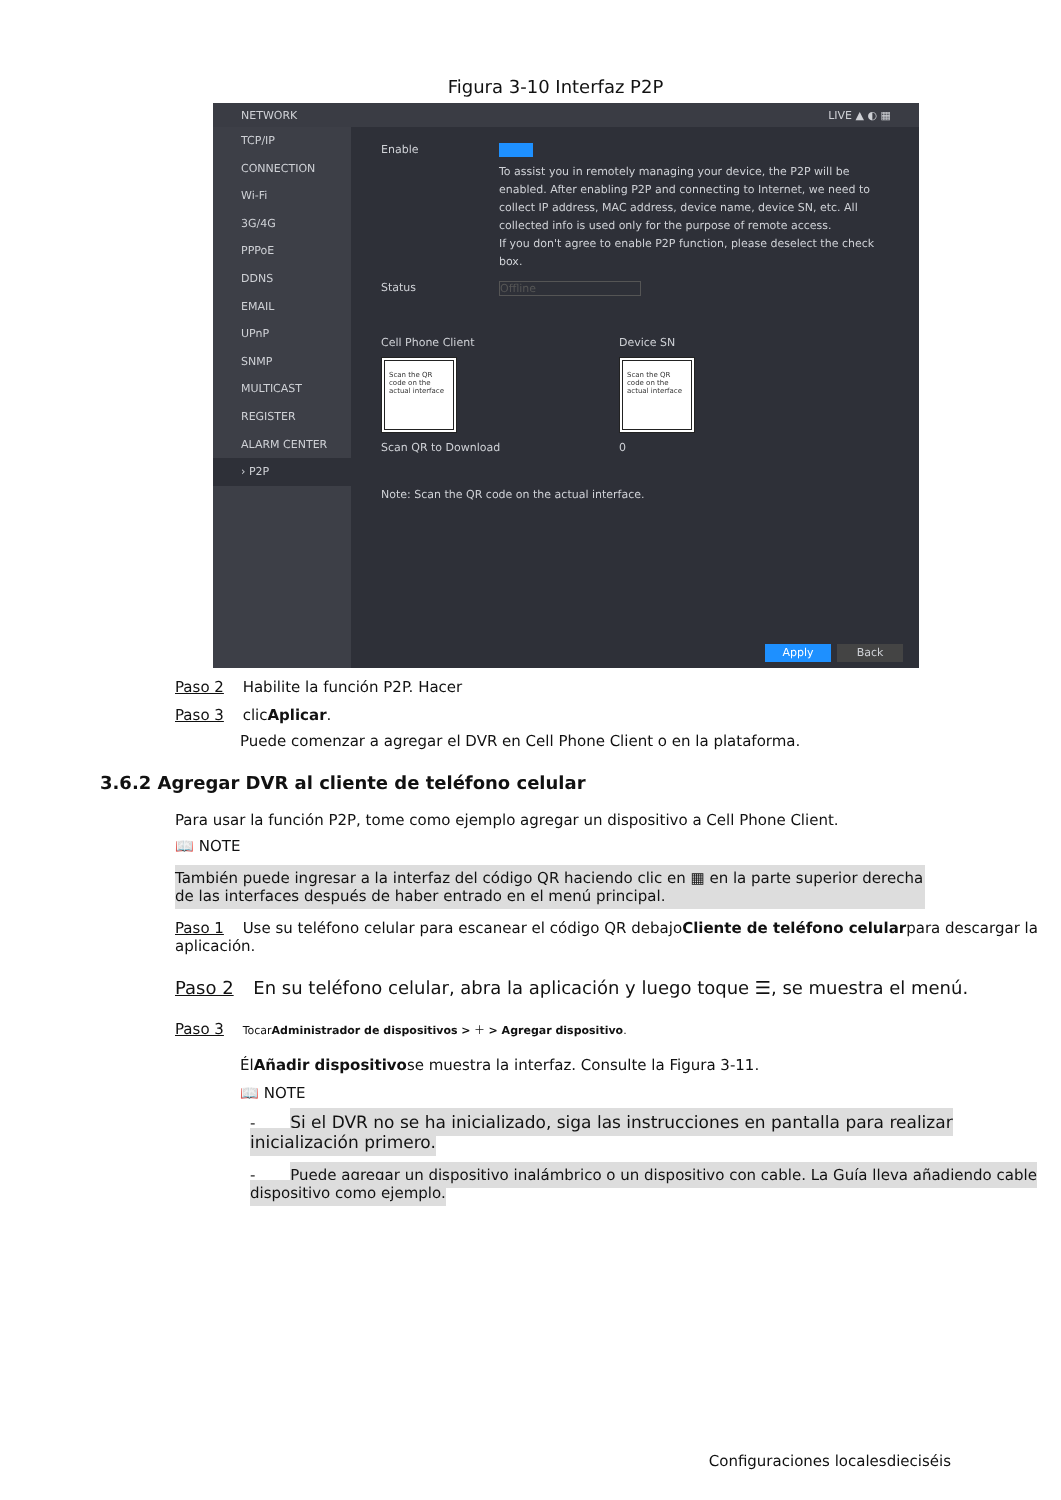Figura 3-10 Interfaz P2P
NETWORK LIVE ▲ ◐ ▦
TCP/IP
CONNECTION
Wi-Fi
3G/4G
PPPoE
DDNS
EMAIL
UPnP
SNMP
MULTICAST
REGISTER
ALARM CENTER
› P2P
Enable
To assist you in remotely managing your device, the P2P will be enabled. After enabling P2P and connecting to Internet, we need to collect IP address, MAC address, device name, device SN, etc. All collected info is used only for the purpose of remote access.
If you don't agree to enable P2P function, please deselect the check box.
Status Offline
Cell Phone Client
Scan the QR code on the actual interface
Scan QR to Download
Device SN
Scan the QR code on the actual interface
0
Note: Scan the QR code on the actual interface.
Apply Back
Paso 2 Habilite la función P2P. Hacer
Paso 3 clicAplicar.
Puede comenzar a agregar el DVR en Cell Phone Client o en la plataforma.
3.6.2 Agregar DVR al cliente de teléfono celular
Para usar la función P2P, tome como ejemplo agregar un dispositivo a Cell Phone Client.
📖 NOTE
También puede ingresar a la interfaz del código QR haciendo clic en ▦ en la parte superior derecha de las interfaces después de haber entrado en el menú principal.
Paso 1 Use su teléfono celular para escanear el código QR debajoCliente de teléfono celularpara descargar la aplicación.
Paso 2 En su teléfono celular, abra la aplicación y luego toque ☰, se muestra el menú.
Paso 3 TocarAdministrador de dispositivos > ＋ > Agregar dispositivo.
ÉlAñadir dispositivose muestra la interfaz. Consulte la Figura 3-11.
📖 NOTE
- Si el DVR no se ha inicializado, siga las instrucciones en pantalla para realizar inicialización primero.
- Puede agregar un dispositivo inalámbrico o un dispositivo con cable. La Guía lleva añadiendo cable dispositivo como ejemplo.
Configuraciones localesdieciséis